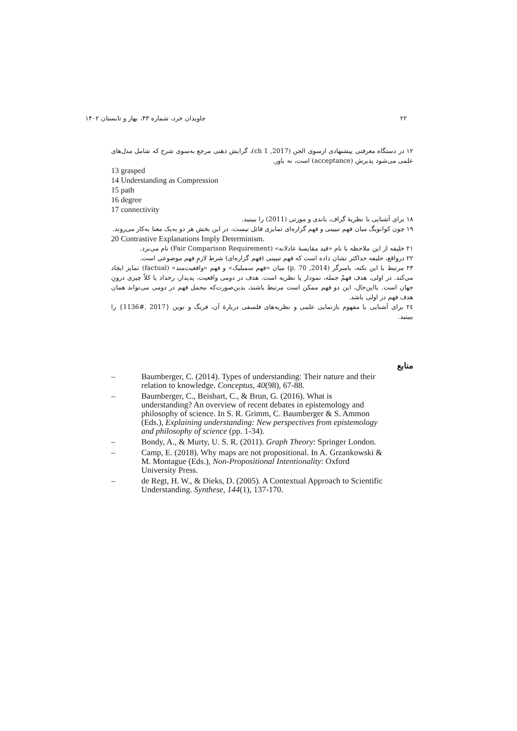۲۲ جاویدان خرد، شماره ۴۳، بهار و تابستان ۱۴۰۲
۱۲ در دستگاه معرفتی پیشنهادی ازسوی الجن (2017, ch 1)، گرایش ذهنی مرجع به‌سوی شرح که شامل مدل‌های علمی می‌شود پذیرش (acceptance) است، نه باور.
13 grasped
14 Understanding as Compression
15 path
16 degree
17 connectivity
۱۸ برای آشنایی با نظریهٔ گراف، باندی و مورتی (2011) را ببینید.
۱۹ چون کوانویگ میان فهم تبیینی و فهم گزاره‌ای تمایزی قائل نیست، در این بخش هر دو به‌یک معنا به‌کار می‌روند.
20 Contrastive Explanations Imply Determinism.
۲۱ خلیفه از این ملاحظه با نام «قید مقایسهٔ عادلانه» (Fair Comparison Requirement) نام می‌برد.
۲۲ درواقع، خلیفه حداکثر نشان داده است که فهم تبیینی (فهم گزاره‌ای) شرط لازمِ فهم موضوعی است.
۲۳ مرتبط با این نکته، بامبرگر (2014, p. 70) میان «فهم سمبلیک» و فهم «واقعیت‌مند» (factual) تمایز ایجاد می‌کند. در اولی، هدف فهمْ جمله، نمودار یا نظریه است. هدف در دومی واقعیت، پدیدار، رخداد یا کلاً چیزی درونِ جهان است. بااین‌حال، این دو فهم ممکن است مرتبط باشند، بدین‌صورت‌که محمل فهم در دومی می‌تواند همان هدف فهم در اولی باشد.
۲٤ برای آشنایی با مفهوم بازنمایی علمی و نظریه‌های فلسفی دربارهٔ آن، فریگ و نوین {2017 ,#1136} را ببینید.
منابع
– Baumberger, C. (2014). Types of understanding: Their nature and their relation to knowledge. Conceptus, 40(98), 67-88.
– Baumberger, C., Beisbart, C., & Brun, G. (2016). What is understanding? An overview of recent debates in epistemology and philosophy of science. In S. R. Grimm, C. Baumberger & S. Ammon (Eds.), Explaining understanding: New perspectives from epistemology and philosophy of science (pp. 1-34).
– Bondy, A., & Murty, U. S. R. (2011). Graph Theory: Springer London.
– Camp, E. (2018). Why maps are not propositional. In A. Grzankowski & M. Montague (Eds.), Non-Propositional Intentionality: Oxford University Press.
– de Regt, H. W., & Dieks, D. (2005). A Contextual Approach to Scientific Understanding. Synthese, 144(1), 137-170.